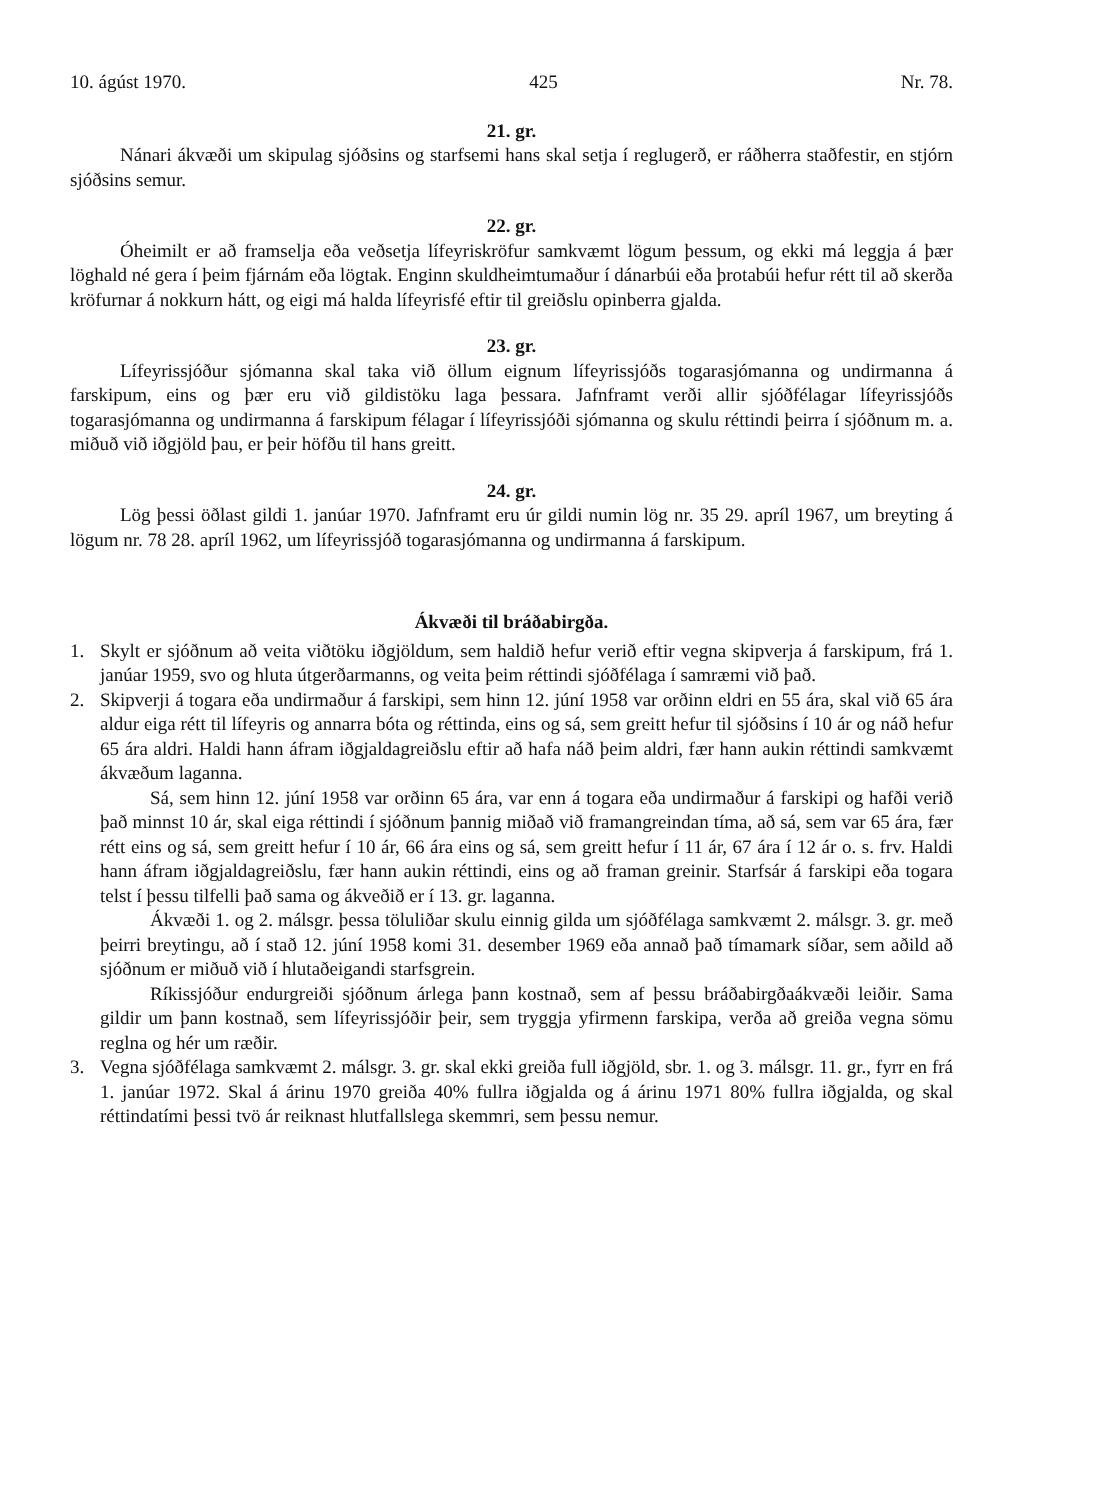10. ágúst 1970. 425 Nr. 78.
21. gr.
Nánari ákvæði um skipulag sjóðsins og starfsemi hans skal setja í reglugerð, er ráðherra staðfestir, en stjórn sjóðsins semur.
22. gr.
Óheimilt er að framselja eða veðsetja lífeyriskröfur samkvæmt lögum þessum, og ekki má leggja á þær löghald né gera í þeim fjárnám eða lögtak. Enginn skuldheimtumaður í dánarbúi eða þrotabúi hefur rétt til að skerða kröfurnar á nokkurn hátt, og eigi má halda lífeyrisfé eftir til greiðslu opinberra gjalda.
23. gr.
Lífeyrissjóður sjómanna skal taka við öllum eignum lífeyrissjóðs togarasjómanna og undirmanna á farskipum, eins og þær eru við gildistöku laga þessara. Jafnframt verði allir sjóðfélagar lífeyrissjóðs togarasjómanna og undirmanna á farskipum félagar í lífeyrissjóði sjómanna og skulu réttindi þeirra í sjóðnum m. a. miðuð við iðgjöld þau, er þeir höfðu til hans greitt.
24. gr.
Lög þessi öðlast gildi 1. janúar 1970. Jafnframt eru úr gildi numin lög nr. 35 29. apríl 1967, um breyting á lögum nr. 78 28. apríl 1962, um lífeyrissjóð togarasjómanna og undirmanna á farskipum.
Ákvæði til bráðabirgða.
1. Skylt er sjóðnum að veita viðtöku iðgjöldum, sem haldið hefur verið eftir vegna skipverja á farskipum, frá 1. janúar 1959, svo og hluta útgerðarmanns, og veita þeim réttindi sjóðfélaga í samræmi við það.
2. Skipverji á togara eða undirmaður á farskipi, sem hinn 12. júní 1958 var orðinn eldri en 55 ára, skal við 65 ára aldur eiga rétt til lífeyris og annarra bóta og réttinda, eins og sá, sem greitt hefur til sjóðsins í 10 ár og náð hefur 65 ára aldri. Haldi hann áfram iðgjaldagreiðslu eftir að hafa náð þeim aldri, fær hann aukin réttindi samkvæmt ákvæðum laganna.
Sá, sem hinn 12. júní 1958 var orðinn 65 ára, var enn á togara eða undirmaður á farskipi og hafði verið það minnst 10 ár, skal eiga réttindi í sjóðnum þannig miðað við framangreindan tíma, að sá, sem var 65 ára, fær rétt eins og sá, sem greitt hefur í 10 ár, 66 ára eins og sá, sem greitt hefur í 11 ár, 67 ára í 12 ár o. s. frv. Haldi hann áfram iðgjaldagreiðslu, fær hann aukin réttindi, eins og að framan greinir. Starfsár á farskipi eða togara telst í þessu tilfelli það sama og ákveðið er í 13. gr. laganna.
Ákvæði 1. og 2. málsgr. þessa töluliðar skulu einnig gilda um sjóðfélaga samkvæmt 2. málsgr. 3. gr. með þeirri breytingu, að í stað 12. júní 1958 komi 31. desember 1969 eða annað það tímamark síðar, sem aðild að sjóðnum er miðuð við í hlutaðeigandi starfsgrein.
Ríkissjóður endurgreiði sjóðnum árlega þann kostnað, sem af þessu bráðabirgðaákvæði leiðir. Sama gildir um þann kostnað, sem lífeyrissjóðir þeir, sem tryggja yfirmenn farskipa, verða að greiða vegna sömu reglna og hér um ræðir.
3. Vegna sjóðfélaga samkvæmt 2. málsgr. 3. gr. skal ekki greiða full iðgjöld, sbr. 1. og 3. málsgr. 11. gr., fyrr en frá 1. janúar 1972. Skal á árinu 1970 greiða 40% fullra iðgjalda og á árinu 1971 80% fullra iðgjalda, og skal réttindatími þessi tvö ár reiknast hlutfallslega skemmri, sem þessu nemur.